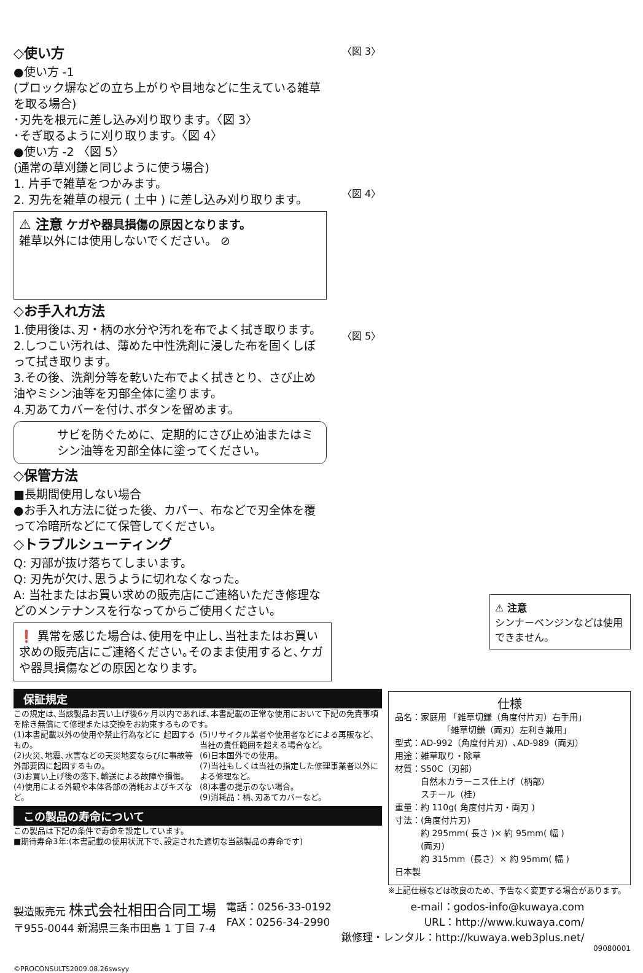◇使い方
●使い方 -1
(ブロック塀などの立ち上がりや目地などに生えている雑草を取る場合)
･刃先を根元に差し込み刈り取ります。〈図 3〉
･そぎ取るように刈り取ります。〈図 4〉
●使い方 -2 〈図 5〉
(通常の草刈鎌と同じように使う場合)
1. 片手で雑草をつかみます。
2. 刃先を雑草の根元 ( 土中 ) に差し込み刈り取ります。
⚠ 注意 ケガや器具損傷の原因となります。
雑草以外には使用しないでください。 ⊘
◇お手入れ方法
1.使用後は､刃・柄の水分や汚れを布でよく拭き取ります。
2.しつこい汚れは、薄めた中性洗剤に浸した布を固くしぼって拭き取ります。
3.その後、洗剤分等を乾いた布でよく拭きとり、さび止め油やミシン油等を刃部全体に塗ります。
4.刃あてカバーを付け､ボタンを留めます。
サビを防ぐために、定期的にさび止め油またはミシン油等を刃部全体に塗ってください。
◇保管方法
■長期間使用しない場合
●お手入れ方法に従った後、カバー、布などで刃全体を覆って冷暗所などにて保管してください。
◇トラブルシューティング
Q: 刃部が抜け落ちてしまいます。
Q: 刃先が欠け､思うように切れなくなった。
A: 当社またはお買い求めの販売店にご連絡いただき修理などのメンテナンスを行なってからご使用ください。
❗ 異常を感じた場合は､使用を中止し､当社またはお買い求めの販売店にご連絡ください｡そのまま使用すると､ケガや器具損傷などの原因となります。
〈図 3〉
〈図 4〉
〈図 5〉
⚠ 注意
シンナーベンジンなどは使用できません。
保証規定
この規定は､当該製品お買い上げ後6ヶ月以内であれば､本書記載の正常な使用において下記の免責事項を除き無償にて修理または交換をお約束するものです。
(1)本書記載以外の使用や禁止行為などに 起因するもの。
(2)火災､地震､水害などの天災地変ならびに事故等外部要因に起因するもの。
(3)お買い上げ後の落下､輸送による故障や損傷。
(4)使用による外観や本体各部の消耗およびキズなど。
(5)リサイクル業者や使用者などによる再販など､当社の責任範囲を超える場合など。
(6)日本国外での使用。
(7)当社もしくは当社の指定した修理事業者以外による修理など。
(8)本書の提示のない場合。
(9)消耗品：柄､刃あてカバーなど。
この製品の寿命について
この製品は下記の条件で寿命を設定しています。
■期待寿命3年:(本書記載の使用状況下で､設定された適切な当該製品の寿命です)
仕様
品名：家庭用 「雑草切鎌（角度付片刃）右手用」
　　　　　　「雑草切鎌（両刃）左利き兼用」
型式：AD-992（角度付片刃）､AD-989（両刃）
用途：雑草取り・除草
材質：S50C（刃部）
　　　自然木カラーニス仕上げ（柄部）
　　　スチール（桂）
重量：約 110g( 角度付片刃・両刃 )
寸法：(角度付片刃)
　　　約 295mm( 長さ )× 約 95mm( 幅 )
　　　(両刃)
　　　約 315mm（長さ）× 約 95mm( 幅 )
日本製
※上記仕様などは改良のため、予告なく変更する場合があります。
製造販売元 株式会社相田合同工場
〒955-0044 新潟県三条市田島 1 丁目 7-4
電話：0256-33-0192
FAX：0256-34-2990
e-mail：godos-info@kuwaya.com
URL：http://www.kuwaya.com/
鍬修理・レンタル：http://kuwaya.web3plus.net/
09080001
©PROCONSULTS2009.08.26swsyy